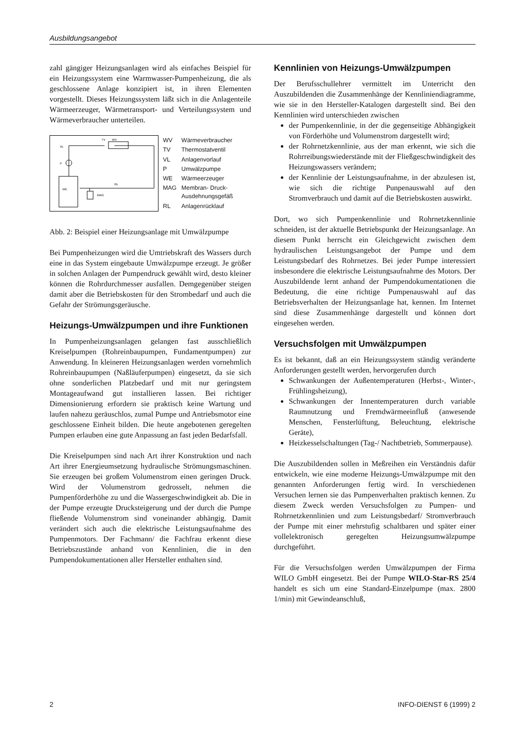Ausbildungsangebot
zahl gängiger Heizungsanlagen wird als einfaches Beispiel für ein Heizungssystem eine Warmwasser-Pumpenheizung, die als geschlossene Anlage konzipiert ist, in ihren Elementen vorgestellt. Dieses Heizungssystem läßt sich in die Anlagenteile Wärmeerzeuger, Wärmetransport- und Verteilungssystem und Wärmeverbraucher unterteilen.
WE
MAG
RL
VL
P
TV
WV
| WV | Wärmeverbraucher |
| TV | Thermostatventil |
| VL | Anlagenvorlauf |
| P | Umwälzpumpe |
| WE | Wärmeerzeuger |
| MAG | Membran- Druck- Ausdehnungsgefäß |
| RL | Anlagenrücklauf |
Abb. 2: Beispiel einer Heizungsanlage mit Umwälzpumpe
Bei Pumpenheizungen wird die Umtriebskraft des Wassers durch eine in das System eingebaute Umwälzpumpe erzeugt. Je größer in solchen Anlagen der Pumpendruck gewählt wird, desto kleiner können die Rohrdurchmesser ausfallen. Demgegenüber steigen damit aber die Betriebskosten für den Strombedarf und auch die Gefahr der Strömungsgeräusche.
Heizungs-Umwälzpumpen und ihre Funktionen
In Pumpenheizungsanlagen gelangen fast ausschließlich Kreiselpumpen (Rohreinbaupumpen, Fundamentpumpen) zur Anwendung. In kleineren Heizungsanlagen werden vornehmlich Rohreinbaupumpen (Naßläuferpumpen) eingesetzt, da sie sich ohne sonderlichen Platzbedarf und mit nur geringstem Montageaufwand gut installieren lassen. Bei richtiger Dimensionierung erfordern sie praktisch keine Wartung und laufen nahezu geräuschlos, zumal Pumpe und Antriebsmotor eine geschlossene Einheit bilden. Die heute angebotenen geregelten Pumpen erlauben eine gute Anpassung an fast jeden Bedarfsfall.
Die Kreiselpumpen sind nach Art ihrer Konstruktion und nach Art ihrer Energieumsetzung hydraulische Strömungsmaschinen. Sie erzeugen bei großem Volumenstrom einen geringen Druck. Wird der Volumenstrom gedrosselt, nehmen die Pumpenförderhöhe zu und die Wassergeschwindigkeit ab. Die in der Pumpe erzeugte Drucksteigerung und der durch die Pumpe fließende Volumenstrom sind voneinander abhängig. Damit verändert sich auch die elektrische Leistungsaufnahme des Pumpenmotors. Der Fachmann/ die Fachfrau erkennt diese Betriebszustände anhand von Kennlinien, die in den Pumpendokumentationen aller Hersteller enthalten sind.
Kennlinien von Heizungs-Umwälzpumpen
Der Berufsschullehrer vermittelt im Unterricht den Auszubildenden die Zusammenhänge der Kennliniendiagramme, wie sie in den Hersteller-Katalogen dargestellt sind. Bei den Kennlinien wird unterschieden zwischen
der Pumpenkennlinie, in der die gegenseitige Abhängigkeit von Förderhöhe und Volumenstrom dargestellt wird;
der Rohrnetzkennlinie, aus der man erkennt, wie sich die Rohrreibungswiederstände mit der Fließgeschwindigkeit des Heizungswassers verändern;
der Kennlinie der Leistungsaufnahme, in der abzulesen ist, wie sich die richtige Punpenauswahl auf den Stromverbrauch und damit auf die Betriebskosten auswirkt.
Dort, wo sich Pumpenkennlinie und Rohrnetzkennlinie schneiden, ist der aktuelle Betriebspunkt der Heizungsanlage. An diesem Punkt herrscht ein Gleichgewicht zwischen dem hydraulischen Leistungsangebot der Pumpe und dem Leistungsbedarf des Rohrnetzes. Bei jeder Pumpe interessiert insbesondere die elektrische Leistungsaufnahme des Motors. Der Auszubildende lernt anhand der Pumpendokumentationen die Bedeutung, die eine richtige Pumpenauswahl auf das Betriebsverhalten der Heizungsanlage hat, kennen. Im Internet sind diese Zusammenhänge dargestellt und können dort eingesehen werden.
Versuchsfolgen mit Umwälzpumpen
Es ist bekannt, daß an ein Heizungssystem ständig veränderte Anforderungen gestellt werden, hervorgerufen durch
Schwankungen der Außentemperaturen (Herbst-, Winter-, Frühlingsheizung),
Schwankungen der Innentemperaturen durch variable Raumnutzung und Fremdwärmeeinfluß (anwesende Menschen, Fensterlüftung, Beleuchtung, elektrische Geräte),
Heizkesselschaltungen (Tag-/ Nachtbetrieb, Sommerpause).
Die Auszubildenden sollen in Meßreihen ein Verständnis dafür entwickeln, wie eine moderne Heizungs-Umwälzpumpe mit den genannten Anforderungen fertig wird. In verschiedenen Versuchen lernen sie das Pumpenverhalten praktisch kennen. Zu diesem Zweck werden Versuchsfolgen zu Pumpen- und Rohrnetzkennlinien und zum Leistungsbedarf/ Stromverbrauch der Pumpe mit einer mehrstufig schaltbaren und später einer vollelektronisch geregelten Heizungsumwälzpumpe durchgeführt.
Für die Versuchsfolgen werden Umwälzpumpen der Firma WILO GmbH eingesetzt. Bei der Pumpe WILO-Star-RS 25/4 handelt es sich um eine Standard-Einzelpumpe (max. 2800 1/min) mit Gewindeanschluß,
2 INFO-DIENST 6 (1999) 2